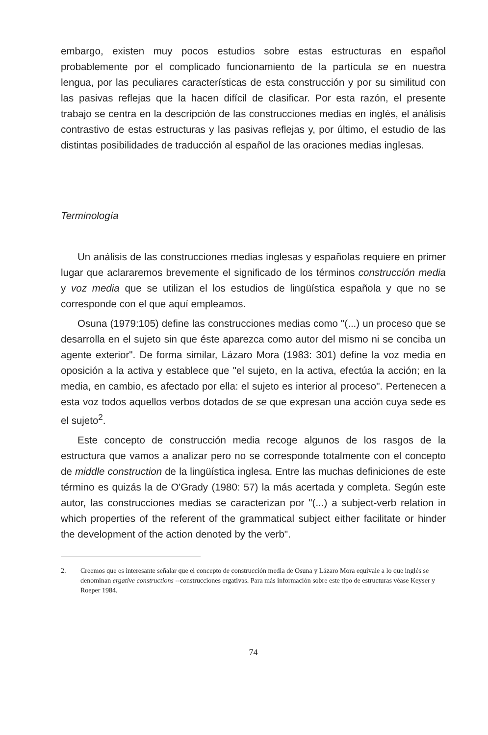embargo, existen muy pocos estudios sobre estas estructuras en español probablemente por el complicado funcionamiento de la partícula se en nuestra lengua, por las peculiares características de esta construcción y por su similitud con las pasivas reflejas que la hacen difícil de clasificar. Por esta razón, el presente trabajo se centra en la descripción de las construcciones medias en inglés, el análisis contrastivo de estas estructuras y las pasivas reflejas y, por último, el estudio de las distintas posibilidades de traducción al español de las oraciones medias inglesas.
Terminología
Un análisis de las construcciones medias inglesas y españolas requiere en primer lugar que aclararemos brevemente el significado de los términos construcción media y voz media que se utilizan el los estudios de lingüística española y que no se corresponde con el que aquí empleamos.
Osuna (1979:105) define las construcciones medias como "(...) un proceso que se desarrolla en el sujeto sin que éste aparezca como autor del mismo ni se conciba un agente exterior". De forma similar, Lázaro Mora (1983: 301) define la voz media en oposición a la activa y establece que "el sujeto, en la activa, efectúa la acción; en la media, en cambio, es afectado por ella: el sujeto es interior al proceso". Pertenecen a esta voz todos aquellos verbos dotados de se que expresan una acción cuya sede es el sujeto<sup>2</sup>.
Este concepto de construcción media recoge algunos de los rasgos de la estructura que vamos a analizar pero no se corresponde totalmente con el concepto de middle construction de la lingüística inglesa. Entre las muchas definiciones de este término es quizás la de O'Grady (1980: 57) la más acertada y completa. Según este autor, las construcciones medias se caracterizan por "(...) a subject-verb relation in which properties of the referent of the grammatical subject either facilitate or hinder the development of the action denoted by the verb".
2. Creemos que es interesante señalar que el concepto de construcción media de Osuna y Lázaro Mora equivale a lo que inglés se denominan ergative constructions --construcciones ergativas. Para más información sobre este tipo de estructuras véase Keyser y Roeper 1984.
74